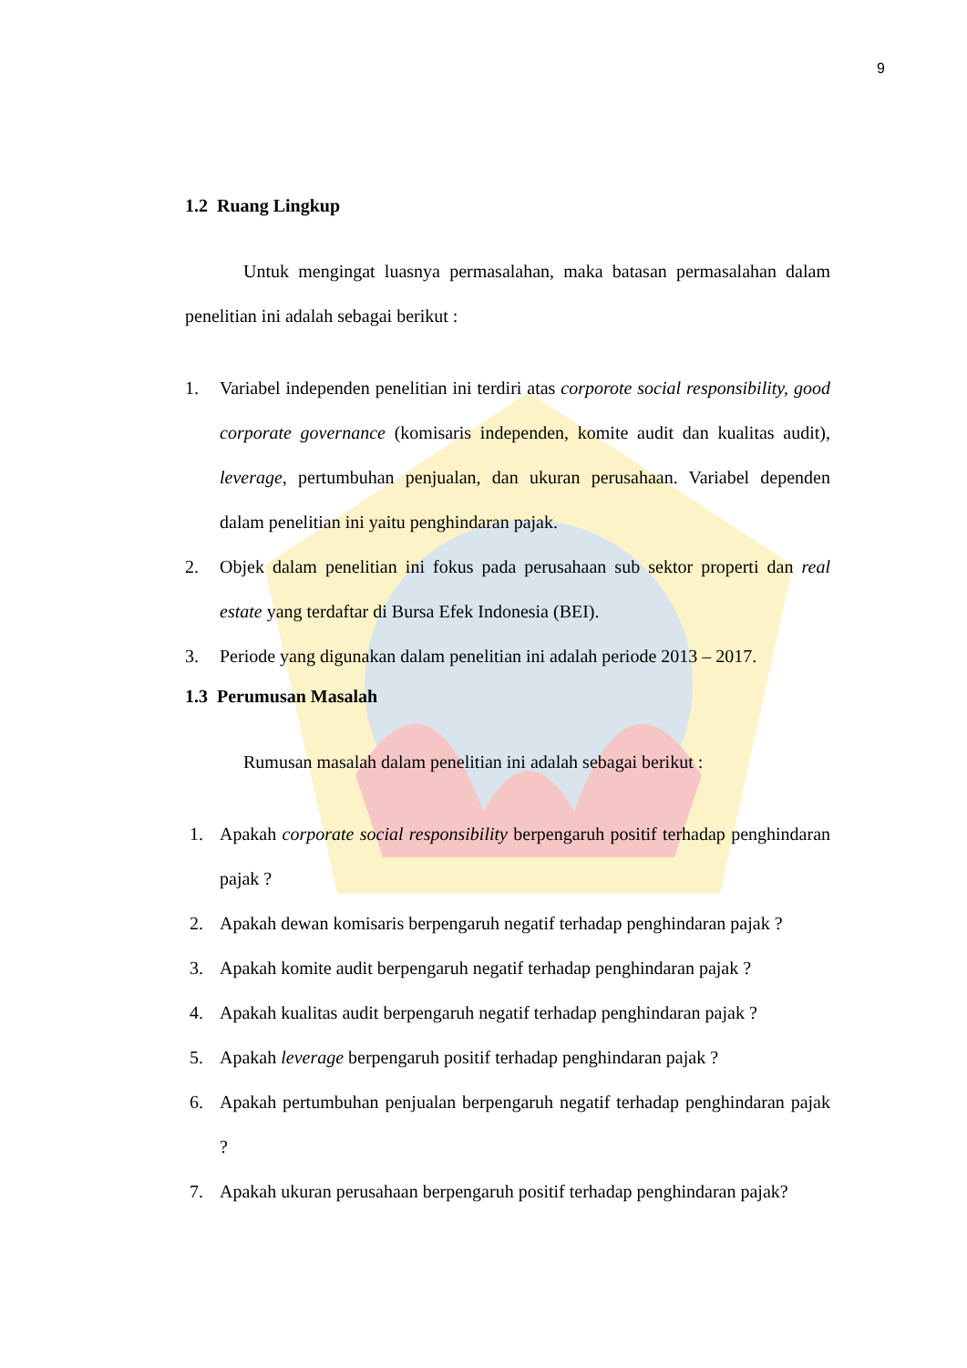9
1.2 Ruang Lingkup
Untuk mengingat luasnya permasalahan, maka batasan permasalahan dalam penelitian ini adalah sebagai berikut :
1. Variabel independen penelitian ini terdiri atas corporote social responsibility, good corporate governance (komisaris independen, komite audit dan kualitas audit), leverage, pertumbuhan penjualan, dan ukuran perusahaan. Variabel dependen dalam penelitian ini yaitu penghindaran pajak.
2. Objek dalam penelitian ini fokus pada perusahaan sub sektor properti dan real estate yang terdaftar di Bursa Efek Indonesia (BEI).
3. Periode yang digunakan dalam penelitian ini adalah periode 2013 – 2017.
1.3 Perumusan Masalah
Rumusan masalah dalam penelitian ini adalah sebagai berikut :
1. Apakah corporate social responsibility berpengaruh positif terhadap penghindaran pajak ?
2. Apakah dewan komisaris berpengaruh negatif terhadap penghindaran pajak ?
3. Apakah komite audit berpengaruh negatif terhadap penghindaran pajak ?
4. Apakah kualitas audit berpengaruh negatif terhadap penghindaran pajak ?
5. Apakah leverage berpengaruh positif terhadap penghindaran pajak ?
6. Apakah pertumbuhan penjualan berpengaruh negatif terhadap penghindaran pajak ?
7. Apakah ukuran perusahaan berpengaruh positif terhadap penghindaran pajak?